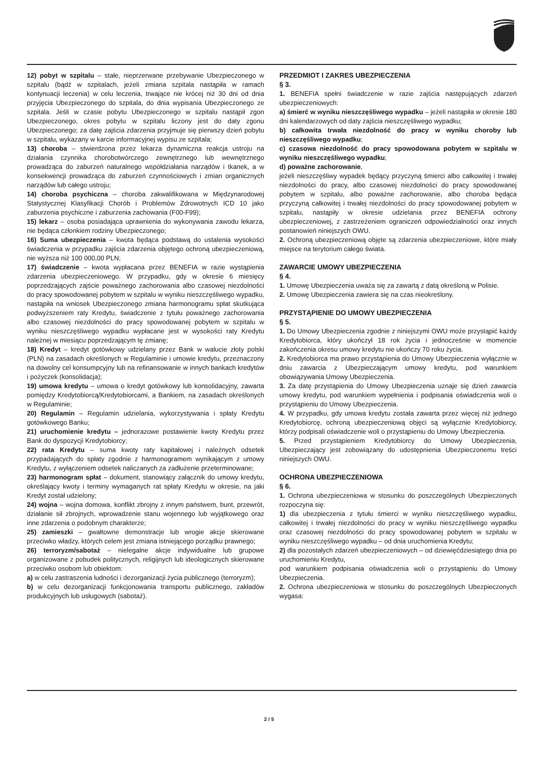12) pobyt w szpitalu – stałe, nieprzerwane przebywanie Ubezpieczonego w szpitalu (bądź w szpitalach, jeżeli zmiana szpitala nastąpiła w ramach kontynuacji leczenia) w celu leczenia, trwające nie krócej niż 30 dni od dnia przyjęcia Ubezpieczonego do szpitala, do dnia wypisania Ubezpieczonego ze szpitala. Jeśli w czasie pobytu Ubezpieczonego w szpitalu nastąpił zgon Ubezpieczonego, okres pobytu w szpitalu liczony jest do daty zgonu Ubezpieczonego; za datę zajścia zdarzenia przyjmuje się pierwszy dzień pobytu w szpitalu, wykazany w karcie informacyjnej wypisu ze szpitala;
13) choroba – stwierdzona przez lekarza dynamiczna reakcja ustroju na działania czynnika chorobotwórczego zewnętrznego lub wewnętrznego prowadząca do zaburzeń naturalnego współdziałania narządów i tkanek, a w konsekwencji prowadząca do zaburzeń czynnościowych i zmian organicznych narządów lub całego ustroju;
14) choroba psychiczna – choroba zakwalifikowana w Międzynarodowej Statystycznej Klasyfikacji Chorób i Problemów Zdrowotnych ICD 10 jako zaburzenia psychiczne i zaburzenia zachowania (F00-F99);
15) lekarz – osoba posiadająca uprawnienia do wykonywania zawodu lekarza, nie będąca członkiem rodziny Ubezpieczonego;
16) Suma ubezpieczenia – kwota będąca podstawą do ustalenia wysokości świadczenia w przypadku zajścia zdarzenia objętego ochroną ubezpieczeniową, nie wyższa niż 100 000,00 PLN;
17) świadczenie – kwota wypłacana przez BENEFIA w razie wystąpienia zdarzenia ubezpieczeniowego. W przypadku, gdy w okresie 6 miesięcy poprzedzających zajście poważnego zachorowania albo czasowej niezdolności do pracy spowodowanej pobytem w szpitalu w wyniku nieszczęśliwego wypadku, nastąpiła na wniosek Ubezpieczonego zmiana harmonogramu spłat skutkująca podwyższeniem raty Kredytu, świadczenie z tytułu poważnego zachorowania albo czasowej niezdolności do pracy spowodowanej pobytem w szpitalu w wyniku nieszczęśliwego wypadku wypłacane jest w wysokości raty Kredytu należnej w miesiącu poprzedzającym tę zmianę;
18) Kredyt – kredyt gotówkowy udzielany przez Bank w walucie złoty polski (PLN) na zasadach określonych w Regulaminie i umowie kredytu, przeznaczony na dowolny cel konsumpcyjny lub na refinansowanie w innych bankach kredytów i pożyczek (konsolidacja);
19) umowa kredytu – umowa o kredyt gotówkowy lub konsolidacyjny, zawarta pomiędzy Kredytobiorcą/Kredytobiorcami, a Bankiem, na zasadach określonych w Regulaminie;
20) Regulamin – Regulamin udzielania, wykorzystywania i spłaty Kredytu gotówkowego Banku;
21) uruchomienie kredytu – jednorazowe postawienie kwoty Kredytu przez Bank do dyspozycji Kredytobiorcy;
22) rata Kredytu – suma kwoty raty kapitałowej i należnych odsetek przypadających do spłaty zgodnie z harmonogramem wynikającym z umowy Kredytu, z wyłączeniem odsetek naliczanych za zadłużenie przeterminowane;
23) harmonogram spłat – dokument, stanowiący załącznik do umowy kredytu, określający kwoty i terminy wymaganych rat spłaty Kredytu w okresie, na jaki Kredyt został udzielony;
24) wojna – wojna domowa, konflikt zbrojny z innym państwem, bunt, przewrót, działanie sił zbrojnych, wprowadzenie stanu wojennego lub wyjątkowego oraz inne zdarzenia o podobnym charakterze;
25) zamieszki – gwałtowne demonstracje lub wrogie akcje skierowane przeciwko władzy, których celem jest zmiana istniejącego porządku prawnego;
26) terroryzm/sabotaż – nielegalne akcje indywidualne lub grupowe organizowane z pobudek politycznych, religijnych lub ideologicznych skierowane przeciwko osobom lub obiektom:
a) w celu zastraszenia ludności i dezorganizacji życia publicznego (terroryzm);
b) w celu dezorganizacji funkcjonowania transportu publicznego, zakładów produkcyjnych lub usługowych (sabotaż).
PRZEDMIOT I ZAKRES UBEZPIECZENIA
§ 3.
1. BENEFIA spełni świadczenie w razie zajścia następujących zdarzeń ubezpieczeniowych:
a) śmierć w wyniku nieszczęśliwego wypadku – jeżeli nastąpiła w okresie 180 dni kalendarzowych od daty zajścia nieszczęśliwego wypadku;
b) całkowita trwała niezdolność do pracy w wyniku choroby lub nieszczęśliwego wypadku;
c) czasowa niezdolność do pracy spowodowana pobytem w szpitalu w wyniku nieszczęśliwego wypadku;
d) poważne zachorowanie,
jeżeli nieszczęśliwy wypadek będący przyczyną śmierci albo całkowitej i trwałej niezdolności do pracy, albo czasowej niezdolności do pracy spowodowanej pobytem w szpitalu, albo poważne zachorowanie, albo choroba będąca przyczyną całkowitej i trwałej niezdolności do pracy spowodowanej pobytem w szpitalu, nastąpiły w okresie udzielania przez BENEFIA ochrony ubezpieczeniowej, z zastrzeżeniem ograniczeń odpowiedzialności oraz innych postanowień niniejszych OWU.
2. Ochroną ubezpieczeniową objęte są zdarzenia ubezpieczeniowe, które miały miejsce na terytorium całego świata.
ZAWARCIE UMOWY UBEZPIECZENIA
§ 4.
1. Umowę Ubezpieczenia uważa się za zawartą z datą określoną w Polisie.
2. Umowę Ubezpieczenia zawiera się na czas nieokreślony.
PRZYSTĄPIENIE DO UMOWY UBEZPIECZENIA
§ 5.
1. Do Umowy Ubezpieczenia zgodnie z niniejszymi OWU może przystąpić każdy Kredytobiorca, który ukończył 18 rok życia i jednocześnie w momencie zakończenia okresu umowy kredytu nie ukończy 70 roku życia.
2. Kredytobiorca ma prawo przystąpienia do Umowy Ubezpieczenia wyłącznie w dniu zawarcia z Ubezpieczającym umowy kredytu, pod warunkiem obowiązywania Umowy Ubezpieczenia.
3. Za datę przystąpienia do Umowy Ubezpieczenia uznaje się dzień zawarcia umowy kredytu, pod warunkiem wypełnienia i podpisania oświadczenia woli o przystąpieniu do Umowy Ubezpieczenia.
4. W przypadku, gdy umowa kredytu została zawarta przez więcej niż jednego Kredytobiorcę, ochroną ubezpieczeniową objęci są wyłącznie Kredytobiorcy, którzy podpisali oświadczenie woli o przystąpieniu do Umowy Ubezpieczenia.
5. Przed przystąpieniem Kredytobiorcy do Umowy Ubezpieczenia, Ubezpieczający jest zobowiązany do udostępnienia Ubezpieczonemu treści niniejszych OWU.
OCHRONA UBEZPIECZENIOWA
§ 6.
1. Ochrona ubezpieczeniowa w stosunku do poszczególnych Ubezpieczonych rozpoczyna się:
1) dla ubezpieczenia z tytułu śmierci w wyniku nieszczęśliwego wypadku, całkowitej i trwałej niezdolności do pracy w wyniku nieszczęśliwego wypadku oraz czasowej niezdolności do pracy spowodowanej pobytem w szpitalu w wyniku nieszczęśliwego wypadku – od dnia uruchomienia Kredytu;
2) dla pozostałych zdarzeń ubezpieczeniowych – od dziewięćdziesiątego dnia po uruchomieniu Kredytu,
pod warunkiem podpisania oświadczenia woli o przystąpieniu do Umowy Ubezpieczenia.
2. Ochrona ubezpieczeniowa w stosunku do poszczególnych Ubezpieczonych wygasa:
2 / 5